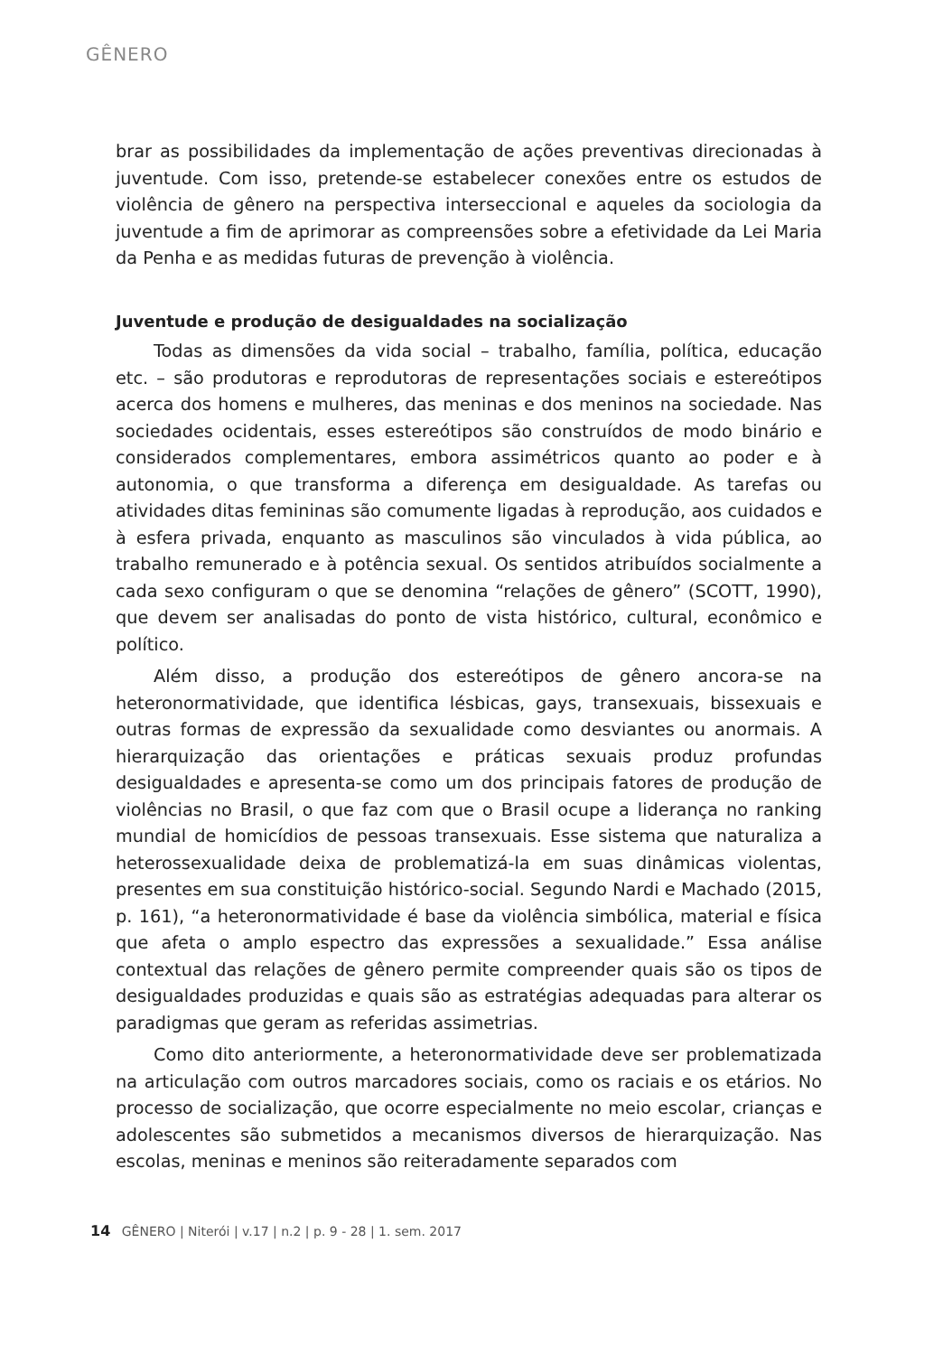GÊNERO
brar as possibilidades da implementação de ações preventivas direcionadas à juventude. Com isso, pretende-se estabelecer conexões entre os estudos de violência de gênero na perspectiva interseccional e aqueles da sociologia da juventude a fim de aprimorar as compreensões sobre a efetividade da Lei Maria da Penha e as medidas futuras de prevenção à violência.
Juventude e produção de desigualdades na socialização
Todas as dimensões da vida social – trabalho, família, política, educação etc. – são produtoras e reprodutoras de representações sociais e estereótipos acerca dos homens e mulheres, das meninas e dos meninos na sociedade. Nas sociedades ocidentais, esses estereótipos são construídos de modo binário e considerados complementares, embora assimétricos quanto ao poder e à autonomia, o que transforma a diferença em desigualdade. As tarefas ou atividades ditas femininas são comumente ligadas à reprodução, aos cuidados e à esfera privada, enquanto as masculinos são vinculados à vida pública, ao trabalho remunerado e à potência sexual. Os sentidos atribuídos socialmente a cada sexo configuram o que se denomina “relações de gênero” (SCOTT, 1990), que devem ser analisadas do ponto de vista histórico, cultural, econômico e político.
Além disso, a produção dos estereótipos de gênero ancora-se na heteronormatividade, que identifica lésbicas, gays, transexuais, bissexuais e outras formas de expressão da sexualidade como desviantes ou anormais. A hierarquização das orientações e práticas sexuais produz profundas desigualdades e apresenta-se como um dos principais fatores de produção de violências no Brasil, o que faz com que o Brasil ocupe a liderança no ranking mundial de homicídios de pessoas transexuais. Esse sistema que naturaliza a heterossexualidade deixa de problematizá-la em suas dinâmicas violentas, presentes em sua constituição histórico-social. Segundo Nardi e Machado (2015, p. 161), “a heteronormatividade é base da violência simbólica, material e física que afeta o amplo espectro das expressões a sexualidade.” Essa análise contextual das relações de gênero permite compreender quais são os tipos de desigualdades produzidas e quais são as estratégias adequadas para alterar os paradigmas que geram as referidas assimetrias.
Como dito anteriormente, a heteronormatividade deve ser problematizada na articulação com outros marcadores sociais, como os raciais e os etários. No processo de socialização, que ocorre especialmente no meio escolar, crianças e adolescentes são submetidos a mecanismos diversos de hierarquização. Nas escolas, meninas e meninos são reiteradamente separados com
14 GÊNERO | Niterói | v.17 | n.2 | p. 9 - 28 | 1. sem. 2017